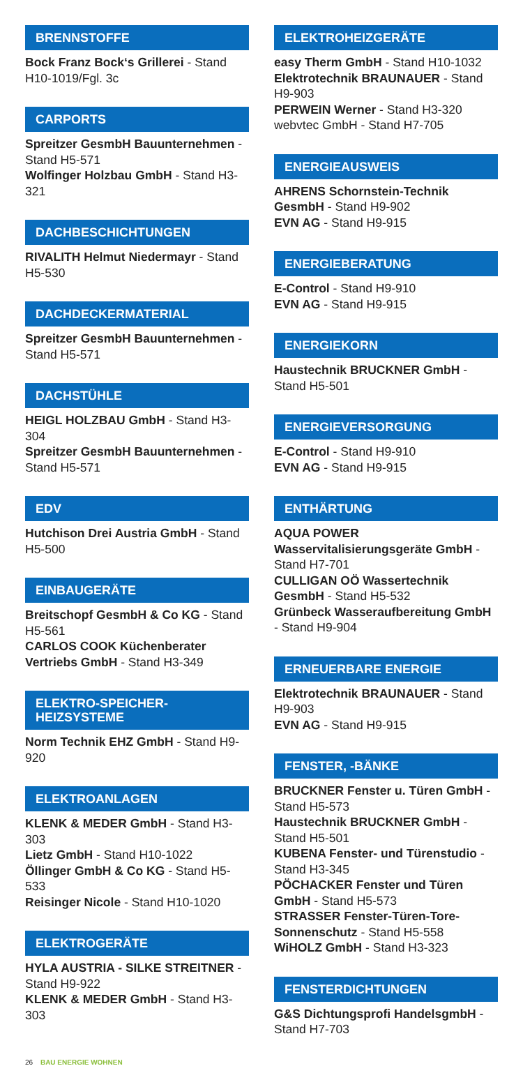BRENNSTOFFE
Bock Franz Bock‘s Grillerei - Stand H10-1019/Fgl. 3c
CARPORTS
Spreitzer GesmbH Bauunternehmen - Stand H5-571
Wolfinger Holzbau GmbH - Stand H3-321
DACHBESCHICHTUNGEN
RIVALITH Helmut Niedermayr - Stand H5-530
DACHDECKERMATERIAL
Spreitzer GesmbH Bauunternehmen - Stand H5-571
DACHSTÜHLE
HEIGL HOLZBAU GmbH - Stand H3-304
Spreitzer GesmbH Bauunternehmen - Stand H5-571
EDV
Hutchison Drei Austria GmbH - Stand H5-500
EINBAUGERÄTE
Breitschopf GesmbH & Co KG - Stand H5-561
CARLOS COOK Küchenberater Vertriebs GmbH - Stand H3-349
ELEKTRO-SPEICHER-
HEIZSYSTEME
Norm Technik EHZ GmbH - Stand H9-920
ELEKTROANLAGEN
KLENK & MEDER GmbH - Stand H3-303
Lietz GmbH - Stand H10-1022
Öllinger GmbH & Co KG - Stand H5-533
Reisinger Nicole - Stand H10-1020
ELEKTROGERÄTE
HYLA AUSTRIA - SILKE STREITNER - Stand H9-922
KLENK & MEDER GmbH - Stand H3-303
ELEKTROHEIZGERÄTE
easy Therm GmbH - Stand H10-1032
Elektrotechnik BRAUNAUER - Stand H9-903
PERWEIN Werner - Stand H3-320
webvtec GmbH - Stand H7-705
ENERGIEAUSWEIS
AHRENS Schornstein-Technik GesmbH - Stand H9-902
EVN AG - Stand H9-915
ENERGIEBERATUNG
E-Control - Stand H9-910
EVN AG - Stand H9-915
ENERGIEKORN
Haustechnik BRUCKNER GmbH - Stand H5-501
ENERGIEVERSORGUNG
E-Control - Stand H9-910
EVN AG - Stand H9-915
ENTHÄRTUNG
AQUA POWER Wasservitalisierungsgeräte GmbH - Stand H7-701
CULLIGAN OÖ Wassertechnik GesmbH - Stand H5-532
Grünbeck Wasseraufbereitung GmbH - Stand H9-904
ERNEUERBARE ENERGIE
Elektrotechnik BRAUNAUER - Stand H9-903
EVN AG - Stand H9-915
FENSTER, -BÄNKE
BRUCKNER Fenster u. Türen GmbH - Stand H5-573
Haustechnik BRUCKNER GmbH - Stand H5-501
KUBENA Fenster- und Türenstudio - Stand H3-345
PÖCHACKER Fenster und Türen GmbH - Stand H5-573
STRASSER Fenster-Türen-Tore-Sonnenschutz - Stand H5-558
WiHOLZ GmbH - Stand H3-323
FENSTERDICHTUNGEN
G&S Dichtungsprofi HandelsgmbH - Stand H7-703
26 BAU ENERGIE WOHNEN